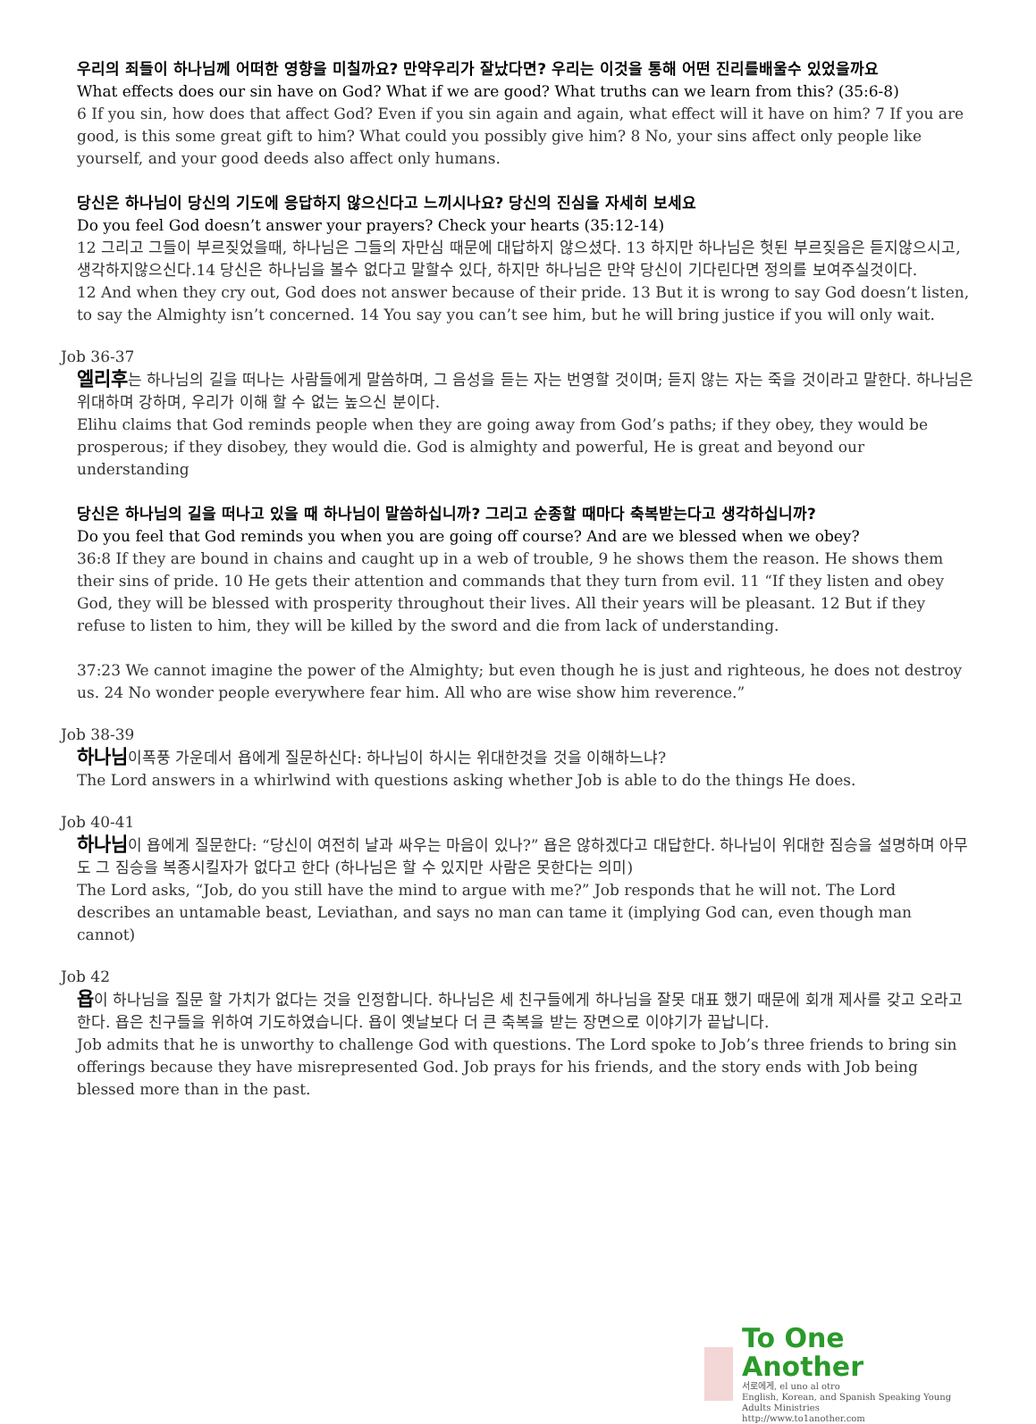우리의 죄들이 하나님께 어떠한 영향을 미칠까요? 만약우리가 잘났다면? 우리는 이것을 통해 어떤 진리를배울수 있었을까요
What effects does our sin have on God? What if we are good? What truths can we learn from this? (35:6-8)
6 If you sin, how does that affect God? Even if you sin again and again, what effect will it have on him? 7 If you are good, is this some great gift to him? What could you possibly give him? 8 No, your sins affect only people like yourself, and your good deeds also affect only humans.
당신은 하나님이 당신의 기도에 응답하지 않으신다고 느끼시나요? 당신의 진심을 자세히 보세요
Do you feel God doesn’t answer your prayers? Check your hearts (35:12-14)
12 그리고 그들이 부르짖었을때, 하나님은 그들의 자만심 때문에 대답하지 않으셨다. 13 하지만 하나님은 헛된 부르짖음은 듣지않으시고, 생각하지않으신다.14 당신은 하나님을 볼수 없다고 말할수 있다, 하지만 하나님은 만약 당신이 기다린다면 정의를 보여주실것이다.
12 And when they cry out, God does not answer because of their pride. 13 But it is wrong to say God doesn’t listen, to say the Almighty isn’t concerned. 14 You say you can’t see him, but he will bring justice if you will only wait.
Job 36-37
엘리후는 하나님의 길을 떠나는 사람들에게 말씀하며, 그 음성을 듣는 자는 번영할 것이며; 듣지 않는 자는 죽을 것이라고 말한다. 하나님은 위대하며 강하며, 우리가 이해 할 수 없는 높으신 분이다.
Elihu claims that God reminds people when they are going away from God’s paths; if they obey, they would be prosperous; if they disobey, they would die. God is almighty and powerful, He is great and beyond our understanding
당신은 하나님의 길을 떠나고 있을 때 하나님이 말씀하십니까? 그리고 순종할 때마다 축복받는다고 생각하십니까?
Do you feel that God reminds you when you are going off course? And are we blessed when we obey?
36:8 If they are bound in chains and caught up in a web of trouble, 9 he shows them the reason. He shows them their sins of pride. 10 He gets their attention and commands that they turn from evil. 11 “If they listen and obey God, they will be blessed with prosperity throughout their lives. All their years will be pleasant. 12 But if they refuse to listen to him, they will be killed by the sword and die from lack of understanding.
37:23 We cannot imagine the power of the Almighty; but even though he is just and righteous, he does not destroy us. 24 No wonder people everywhere fear him. All who are wise show him reverence.”
Job 38-39
하나님이폭풍 가운데서 욥에게 질문하신다: 하나님이 하시는 위대한것을 것을 이해하느냐?
The Lord answers in a whirlwind with questions asking whether Job is able to do the things He does.
Job 40-41
하나님이 욥에게 질문한다: “당신이 여전히 날과 싸우는 마음이 있나?” 욥은 않하겠다고 대답한다. 하나님이 위대한 짐승을 설명하며 아무도 그 짐승을 복종시킬자가 없다고 한다 (하나님은 할 수 있지만 사람은 못한다는 의미)
The Lord asks, “Job, do you still have the mind to argue with me?” Job responds that he will not. The Lord describes an untamable beast, Leviathan, and says no man can tame it (implying God can, even though man cannot)
Job 42
욥이 하나님을 질문 할 가치가 없다는 것을 인정합니다. 하나님은 세 친구들에게 하나님을 잘못 대표 했기 때문에 회개 제사를 갖고 오라고 한다. 욥은 친구들을 위하여 기도하였습니다. 욥이 옛날보다 더 큰 축복을 받는 장면으로 이야기가 끝납니다.
Job admits that he is unworthy to challenge God with questions. The Lord spoke to Job’s three friends to bring sin offerings because they have misrepresented God. Job prays for his friends, and the story ends with Job being blessed more than in the past.
To One Another
서로에게, el uno al otro
English, Korean, and Spanish Speaking Young Adults Ministries
http://www.to1another.com